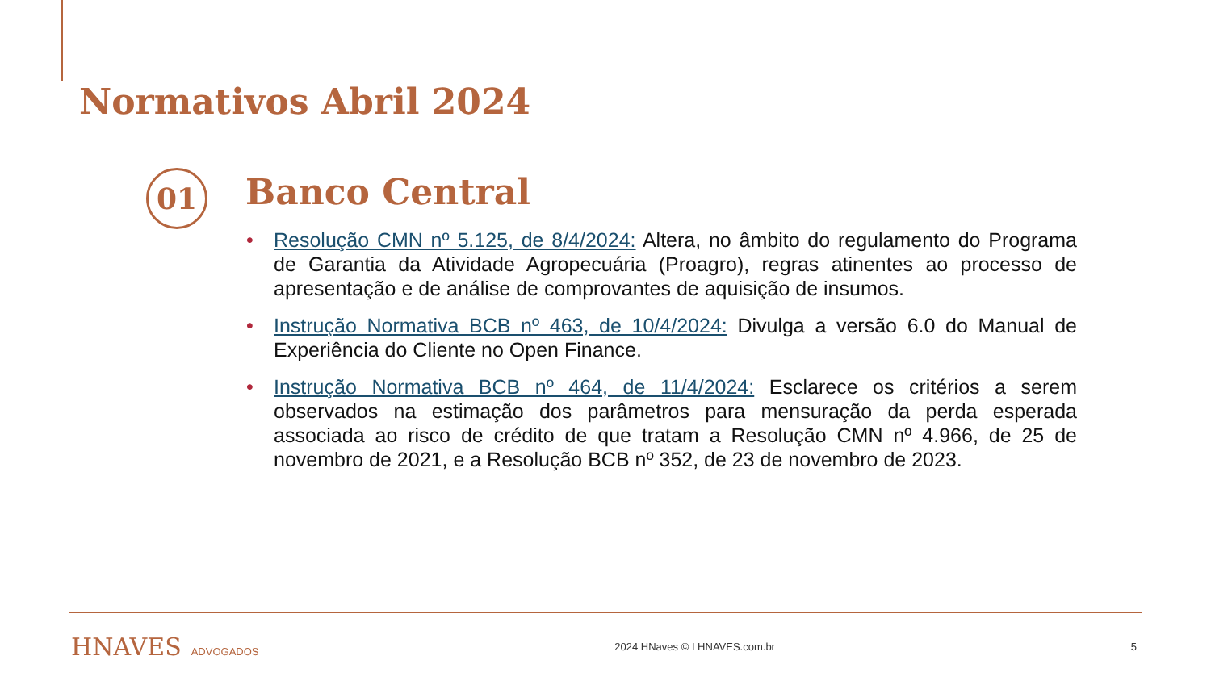Normativos Abril 2024
01 Banco Central
• Resolução CMN nº 5.125, de 8/4/2024: Altera, no âmbito do regulamento do Programa de Garantia da Atividade Agropecuária (Proagro), regras atinentes ao processo de apresentação e de análise de comprovantes de aquisição de insumos.
• Instrução Normativa BCB nº 463, de 10/4/2024: Divulga a versão 6.0 do Manual de Experiência do Cliente no Open Finance.
• Instrução Normativa BCB nº 464, de 11/4/2024: Esclarece os critérios a serem observados na estimação dos parâmetros para mensuração da perda esperada associada ao risco de crédito de que tratam a Resolução CMN nº 4.966, de 25 de novembro de 2021, e a Resolução BCB nº 352, de 23 de novembro de 2023.
HNAVES ADVOGADOS 2024 HNaves © I HNAVES.com.br 5